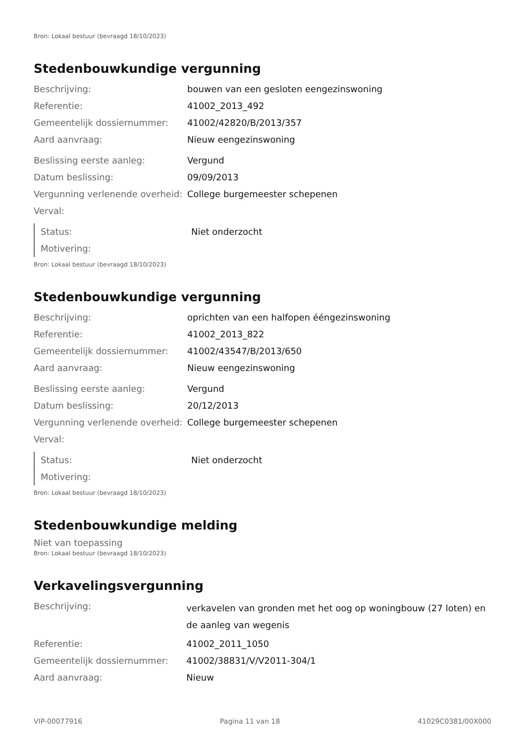Bron: Lokaal bestuur (bevraagd 18/10/2023)
Stedenbouwkundige vergunning
| Beschrijving: | bouwen van een gesloten eengezinswoning |
| Referentie: | 41002_2013_492 |
| Gemeentelijk dossiernummer: | 41002/42820/B/2013/357 |
| Aard aanvraag: | Nieuw eengezinswoning |
| Beslissing eerste aanleg: | Vergund |
| Datum beslissing: | 09/09/2013 |
| Vergunning verlenende overheid: | College burgemeester schepenen |
| Verval: | |
| Status: | Niet onderzocht |
| Motivering: | |
Bron: Lokaal bestuur (bevraagd 18/10/2023)
Stedenbouwkundige vergunning
| Beschrijving: | oprichten van een halfopen ééngezinswoning |
| Referentie: | 41002_2013_822 |
| Gemeentelijk dossiernummer: | 41002/43547/B/2013/650 |
| Aard aanvraag: | Nieuw eengezinswoning |
| Beslissing eerste aanleg: | Vergund |
| Datum beslissing: | 20/12/2013 |
| Vergunning verlenende overheid: | College burgemeester schepenen |
| Verval: | |
| Status: | Niet onderzocht |
| Motivering: | |
Bron: Lokaal bestuur (bevraagd 18/10/2023)
Stedenbouwkundige melding
Niet van toepassing
Bron: Lokaal bestuur (bevraagd 18/10/2023)
Verkavelingsvergunning
| Beschrijving: | verkavelen van gronden met het oog op woningbouw (27 loten) en de aanleg van wegenis |
| Referentie: | 41002_2011_1050 |
| Gemeentelijk dossiernummer: | 41002/38831/V/V2011-304/1 |
| Aard aanvraag: | Nieuw |
VIP-00077916 Pagina 11 van 18 41029C0381/00X000